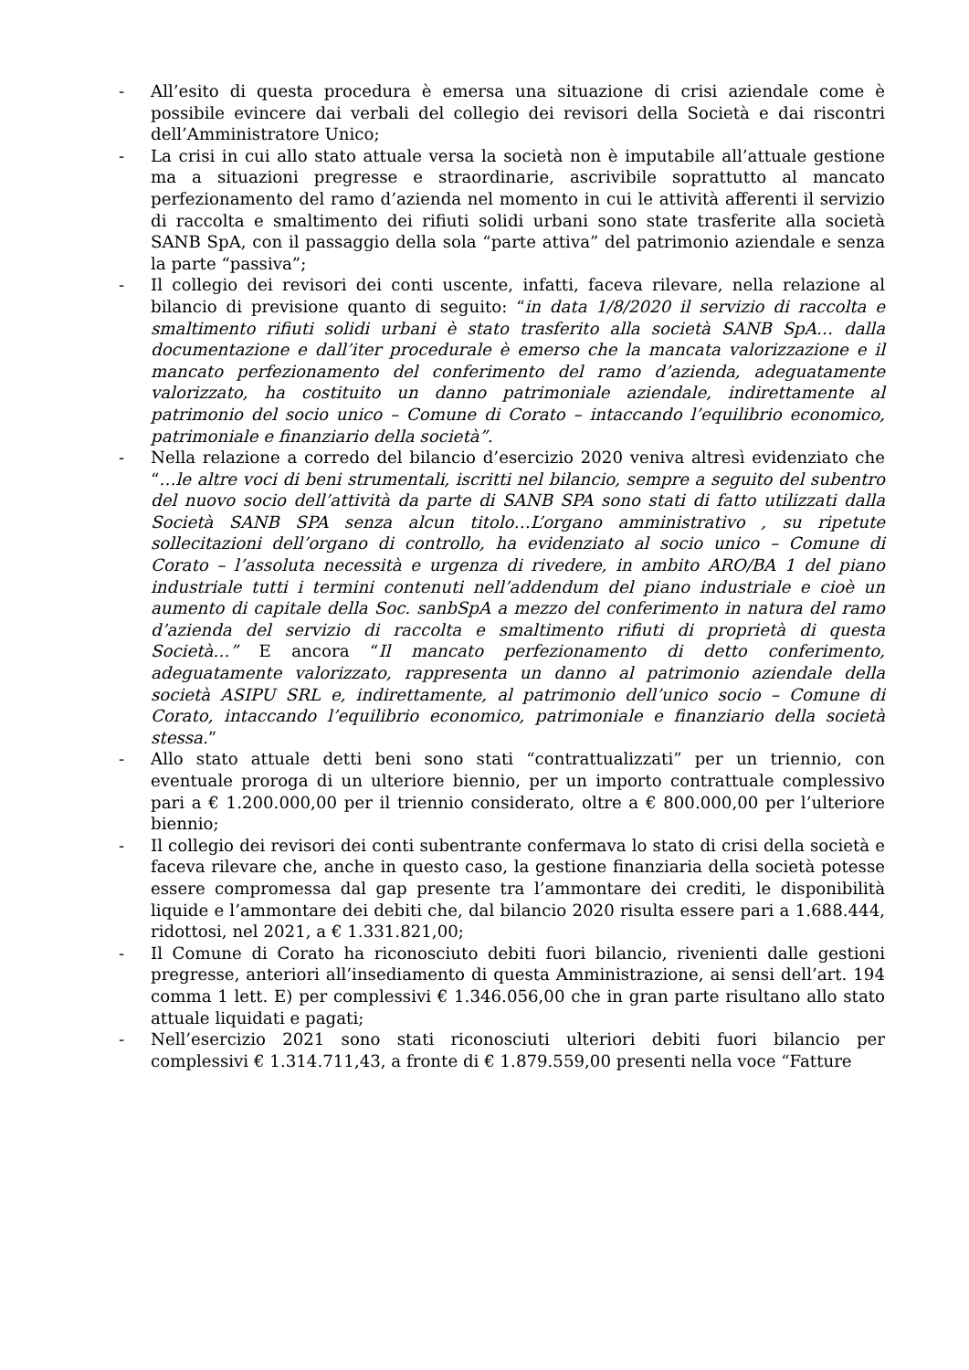- All’esito di questa procedura è emersa una situazione di crisi aziendale come è possibile evincere dai verbali del collegio dei revisori della Società e dai riscontri dell’Amministratore Unico;
- La crisi in cui allo stato attuale versa la società non è imputabile all’attuale gestione ma a situazioni pregresse e straordinarie, ascrivibile soprattutto al mancato perfezionamento del ramo d’azienda nel momento in cui le attività afferenti il servizio di raccolta e smaltimento dei rifiuti solidi urbani sono state trasferite alla società SANB SpA, con il passaggio della sola “parte attiva” del patrimonio aziendale e senza la parte “passiva”;
- Il collegio dei revisori dei conti uscente, infatti, faceva rilevare, nella relazione al bilancio di previsione quanto di seguito: “in data 1/8/2020 il servizio di raccolta e smaltimento rifiuti solidi urbani è stato trasferito alla società SANB SpA… dalla documentazione e dall’iter procedurale è emerso che la mancata valorizzazione e il mancato perfezionamento del conferimento del ramo d’azienda, adeguatamente valorizzato, ha costituito un danno patrimoniale aziendale, indirettamente al patrimonio del socio unico – Comune di Corato – intaccando l’equilibrio economico, patrimoniale e finanziario della società”.
- Nella relazione a corredo del bilancio d’esercizio 2020 veniva altresì evidenziato che “…le altre voci di beni strumentali, iscritti nel bilancio, sempre a seguito del subentro del nuovo socio dell’attività da parte di SANB SPA sono stati di fatto utilizzati dalla Società SANB SPA senza alcun titolo…L’organo amministrativo , su ripetute sollecitazioni dell’organo di controllo, ha evidenziato al socio unico – Comune di Corato – l’assoluta necessità e urgenza di rivedere, in ambito ARO/BA 1 del piano industriale tutti i termini contenuti nell’addendum del piano industriale e cioè un aumento di capitale della Soc. sanbSpA a mezzo del conferimento in natura del ramo d’azienda del servizio di raccolta e smaltimento rifiuti di proprietà di questa Società…” E ancora “Il mancato perfezionamento di detto conferimento, adeguatamente valorizzato, rappresenta un danno al patrimonio aziendale della società ASIPU SRL e, indirettamente, al patrimonio dell’unico socio – Comune di Corato, intaccando l’equilibrio economico, patrimoniale e finanziario della società stessa.”
- Allo stato attuale detti beni sono stati “contrattualizzati” per un triennio, con eventuale proroga di un ulteriore biennio, per un importo contrattuale complessivo pari a € 1.200.000,00 per il triennio considerato, oltre a € 800.000,00 per l’ulteriore biennio;
- Il collegio dei revisori dei conti subentrante confermava lo stato di crisi della società e faceva rilevare che, anche in questo caso, la gestione finanziaria della società potesse essere compromessa dal gap presente tra l’ammontare dei crediti, le disponibilità liquide e l’ammontare dei debiti che, dal bilancio 2020 risulta essere pari a 1.688.444, ridottosi, nel 2021, a € 1.331.821,00;
- Il Comune di Corato ha riconosciuto debiti fuori bilancio, rivenienti dalle gestioni pregresse, anteriori all’insediamento di questa Amministrazione, ai sensi dell’art. 194 comma 1 lett. E) per complessivi € 1.346.056,00 che in gran parte risultano allo stato attuale liquidati e pagati;
- Nell’esercizio 2021 sono stati riconosciuti ulteriori debiti fuori bilancio per complessivi € 1.314.711,43, a fronte di € 1.879.559,00 presenti nella voce “Fatture